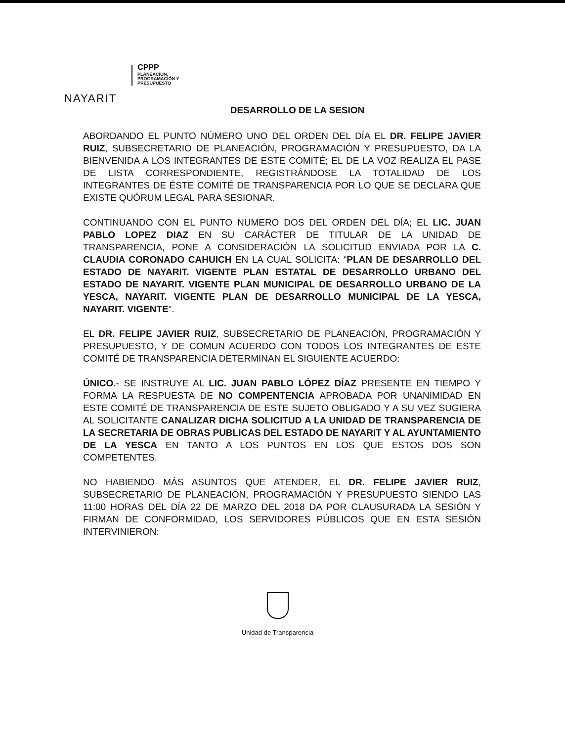NAYARIT
CPPP
PLANEACIÓN,
PROGRAMACIÓN Y
PRESUPUESTO
DESARROLLO DE LA SESION
ABORDANDO EL PUNTO NÚMERO UNO DEL ORDEN DEL DÍA EL DR. FELIPE JAVIER RUIZ, SUBSECRETARIO DE PLANEACIÓN, PROGRAMACIÓN Y PRESUPUESTO, DA LA BIENVENIDA A LOS INTEGRANTES DE ESTE COMITÉ; EL DE LA VOZ REALIZA EL PASE DE LISTA CORRESPONDIENTE, REGISTRÁNDOSE LA TOTALIDAD DE LOS INTEGRANTES DE ÉSTE COMITÉ DE TRANSPARENCIA POR LO QUE SE DECLARA QUE EXISTE QUÓRUM LEGAL PARA SESIONAR.
CONTINUANDO CON EL PUNTO NUMERO DOS DEL ORDEN DEL DÍA; EL LIC. JUAN PABLO LOPEZ DIAZ EN SU CARÁCTER DE TITULAR DE LA UNIDAD DE TRANSPARENCIA, PONE A CONSIDERACIÓN LA SOLICITUD ENVIADA POR LA C. CLAUDIA CORONADO CAHUICH EN LA CUAL SOLICITA: “PLAN DE DESARROLLO DEL ESTADO DE NAYARIT. VIGENTE PLAN ESTATAL DE DESARROLLO URBANO DEL ESTADO DE NAYARIT. VIGENTE PLAN MUNICIPAL DE DESARROLLO URBANO DE LA YESCA, NAYARIT. VIGENTE PLAN DE DESARROLLO MUNICIPAL DE LA YESCA, NAYARIT. VIGENTE”.
EL DR. FELIPE JAVIER RUIZ, SUBSECRETARIO DE PLANEACIÓN, PROGRAMACIÓN Y PRESUPUESTO, Y DE COMUN ACUERDO CON TODOS LOS INTEGRANTES DE ESTE COMITÉ DE TRANSPARENCIA DETERMINAN EL SIGUIENTE ACUERDO:
ÚNICO.- SE INSTRUYE AL LIC. JUAN PABLO LÓPEZ DÍAZ PRESENTE EN TIEMPO Y FORMA LA RESPUESTA DE NO COMPENTENCIA APROBADA POR UNANIMIDAD EN ESTE COMITÉ DE TRANSPARENCIA DE ESTE SUJETO OBLIGADO Y A SU VEZ SUGIERA AL SOLICITANTE CANALIZAR DICHA SOLICITUD A LA UNIDAD DE TRANSPARENCIA DE LA SECRETARIA DE OBRAS PUBLICAS DEL ESTADO DE NAYARIT Y AL AYUNTAMIENTO DE LA YESCA EN TANTO A LOS PUNTOS EN LOS QUE ESTOS DOS SON COMPETENTES.
NO HABIENDO MÁS ASUNTOS QUE ATENDER, EL DR. FELIPE JAVIER RUIZ, SUBSECRETARIO DE PLANEACIÓN, PROGRAMACIÓN Y PRESUPUESTO SIENDO LAS 11:00 HORAS DEL DÍA 22 DE MARZO DEL 2018 DA POR CLAUSURADA LA SESIÓN Y FIRMAN DE CONFORMIDAD, LOS SERVIDORES PÚBLICOS QUE EN ESTA SESIÓN INTERVINIERON:
Unidad de Transparencia